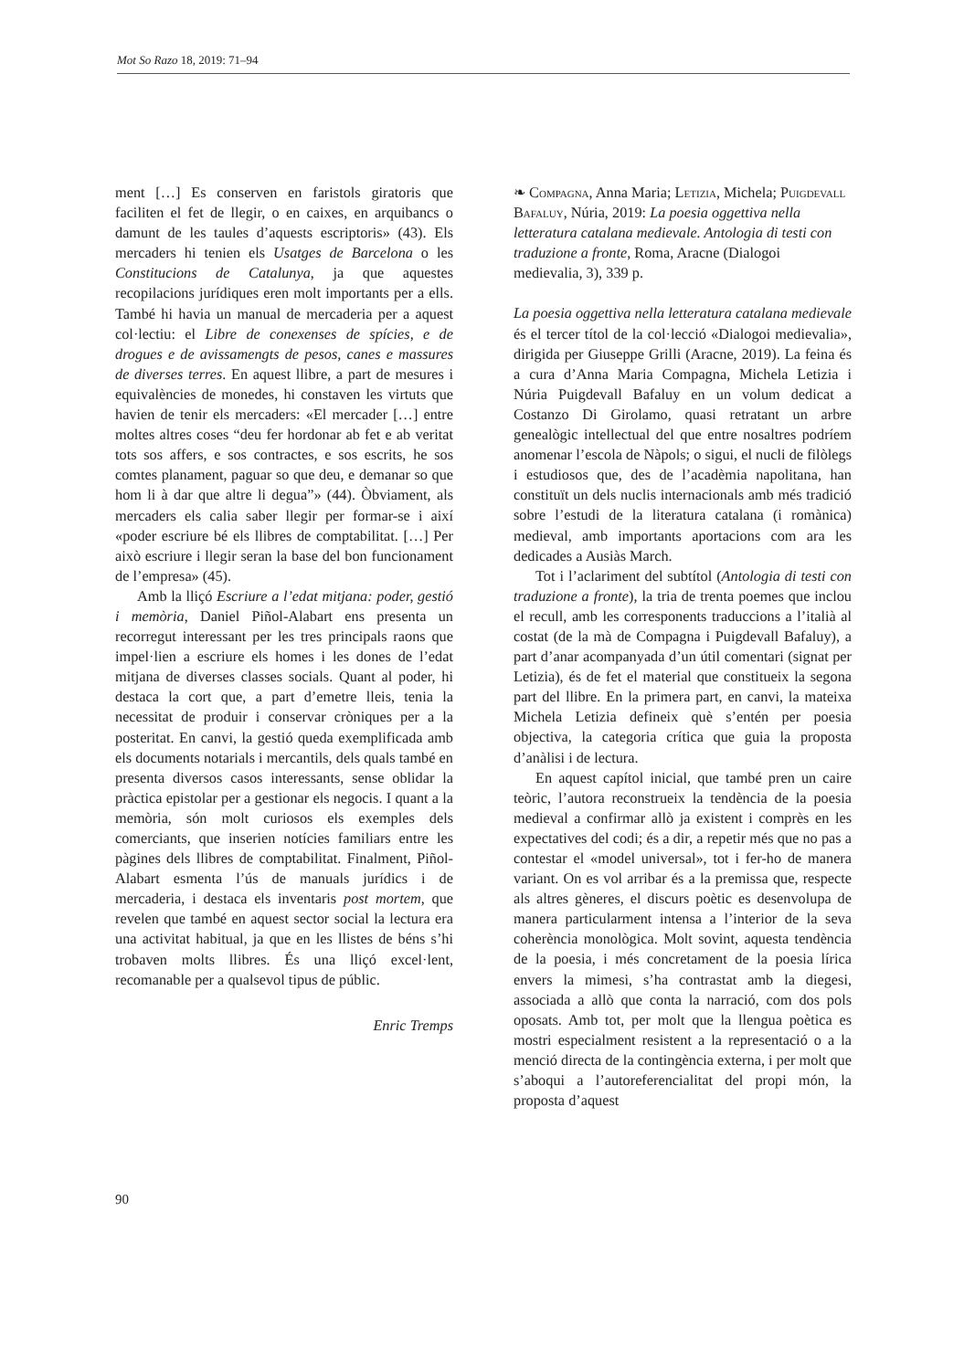Mot So Razo 18, 2019: 71–94
ment […] Es conserven en faristols giratoris que faciliten el fet de llegir, o en caixes, en arquibancs o damunt de les taules d’aquests escriptoris» (43). Els mercaders hi tenien els Usatges de Barcelona o les Constitucions de Catalunya, ja que aquestes recopilacions jurídiques eren molt importants per a ells. També hi havia un manual de mercaderia per a aquest col·lectiu: el Libre de conexenses de spícies, e de drogues e de avissamengts de pesos, canes e massures de diverses terres. En aquest llibre, a part de mesures i equivalències de monedes, hi constaven les virtuts que havien de tenir els mercaders: «El mercader […] entre moltes altres coses “deu fer hordonar ab fet e ab veritat tots sos affers, e sos contractes, e sos escrits, he sos comtes planament, paguar so que deu, e demanar so que hom li à dar que altre li degua”» (44). Òbviament, als mercaders els calia saber llegir per formar-se i així «poder escriure bé els llibres de comptabilitat. […] Per això escriure i llegir seran la base del bon funcionament de l’empresa» (45).
Amb la lliçó Escriure a l’edat mitjana: poder, gestió i memòria, Daniel Piñol-Alabart ens presenta un recorregut interessant per les tres principals raons que impel·lien a escriure els homes i les dones de l’edat mitjana de diverses classes socials. Quant al poder, hi destaca la cort que, a part d’emetre lleis, tenia la necessitat de produir i conservar cròniques per a la posteritat. En canvi, la gestió queda exemplificada amb els documents notarials i mercantils, dels quals també en presenta diversos casos interessants, sense oblidar la pràctica epistolar per a gestionar els negocis. I quant a la memòria, són molt curiosos els exemples dels comerciants, que inserien notícies familiars entre les pàgines dels llibres de comptabilitat. Finalment, Piñol-Alabart esmenta l’ús de manuals jurídics i de mercaderia, i destaca els inventaris post mortem, que revelen que també en aquest sector social la lectura era una activitat habitual, ja que en les llistes de béns s’hi trobaven molts llibres. És una lliçó excel·lent, recomanable per a qualsevol tipus de públic.
Enric Tremps
❧ Compagna, Anna Maria; Letizia, Michela; Puigdevall Bafaluy, Núria, 2019: La poesia oggettiva nella letteratura catalana medievale. Antologia di testi con traduzione a fronte, Roma, Aracne (Dialogoi medievalia, 3), 339 p.
La poesia oggettiva nella letteratura catalana medievale és el tercer títol de la col·lecció «Dialogoi medievalia», dirigida per Giuseppe Grilli (Aracne, 2019). La feina és a cura d’Anna Maria Compagna, Michela Letizia i Núria Puigdevall Bafaluy en un volum dedicat a Costanzo Di Girolamo, quasi retratant un arbre genealògic intellectual del que entre nosaltres podríem anomenar l’escola de Nàpols; o sigui, el nucli de filòlegs i estudiosos que, des de l’acadèmia napolitana, han constituït un dels nuclis internacionals amb més tradició sobre l’estudi de la literatura catalana (i romànica) medieval, amb importants aportacions com ara les dedicades a Ausiàs March.
Tot i l’aclariment del subtítol (Antologia di testi con traduzione a fronte), la tria de trenta poemes que inclou el recull, amb les corresponents traduccions a l’italià al costat (de la mà de Compagna i Puigdevall Bafaluy), a part d’anar acompanyada d’un útil comentari (signat per Letizia), és de fet el material que constitueix la segona part del llibre. En la primera part, en canvi, la mateixa Michela Letizia defineix què s’entén per poesia objectiva, la categoria crítica que guia la proposta d’anàlisi i de lectura.
En aquest capítol inicial, que també pren un caire teòric, l’autora reconstrueix la tendència de la poesia medieval a confirmar allò ja existent i comprès en les expectatives del codi; és a dir, a repetir més que no pas a contestar el «model universal», tot i fer-ho de manera variant. On es vol arribar és a la premissa que, respecte als altres gèneres, el discurs poètic es desenvolupa de manera particularment intensa a l’interior de la seva coherència monològica. Molt sovint, aquesta tendència de la poesia, i més concretament de la poesia lírica envers la mimesi, s’ha contrastat amb la diegesi, associada a allò que conta la narració, com dos pols oposats. Amb tot, per molt que la llengua poètica es mostri especialment resistent a la representació o a la menció directa de la contingència externa, i per molt que s’aboqui a l’autoreferencialitat del propi món, la proposta d’aquest
90